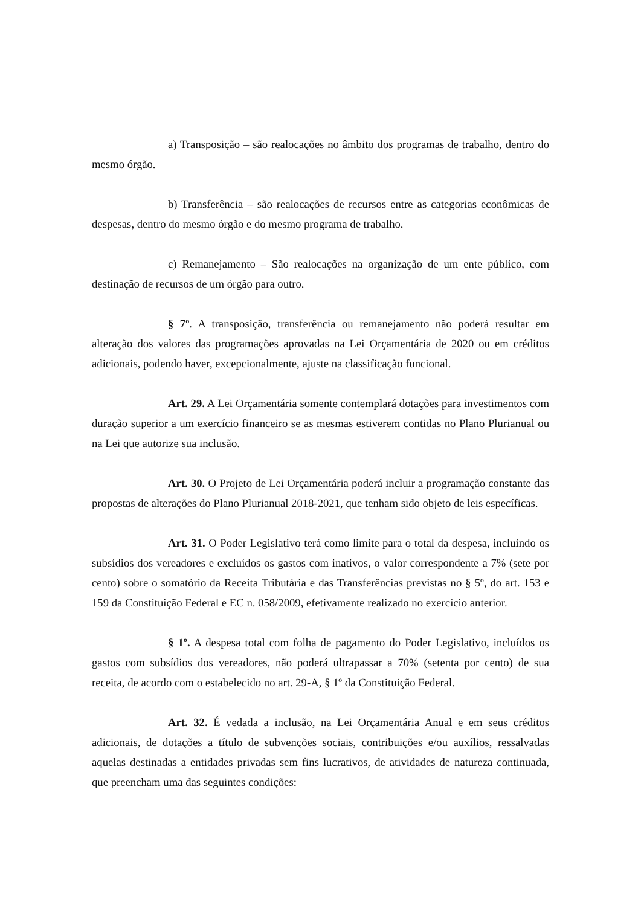a) Transposição – são realocações no âmbito dos programas de trabalho, dentro do mesmo órgão.
b) Transferência – são realocações de recursos entre as categorias econômicas de despesas, dentro do mesmo órgão e do mesmo programa de trabalho.
c) Remanejamento – São realocações na organização de um ente público, com destinação de recursos de um órgão para outro.
§ 7º. A transposição, transferência ou remanejamento não poderá resultar em alteração dos valores das programações aprovadas na Lei Orçamentária de 2020 ou em créditos adicionais, podendo haver, excepcionalmente, ajuste na classificação funcional.
Art. 29. A Lei Orçamentária somente contemplará dotações para investimentos com duração superior a um exercício financeiro se as mesmas estiverem contidas no Plano Plurianual ou na Lei que autorize sua inclusão.
Art. 30. O Projeto de Lei Orçamentária poderá incluir a programação constante das propostas de alterações do Plano Plurianual 2018-2021, que tenham sido objeto de leis específicas.
Art. 31. O Poder Legislativo terá como limite para o total da despesa, incluindo os subsídios dos vereadores e excluídos os gastos com inativos, o valor correspondente a 7% (sete por cento) sobre o somatório da Receita Tributária e das Transferências previstas no § 5º, do art. 153 e 159 da Constituição Federal e EC n. 058/2009, efetivamente realizado no exercício anterior.
§ 1º. A despesa total com folha de pagamento do Poder Legislativo, incluídos os gastos com subsídios dos vereadores, não poderá ultrapassar a 70% (setenta por cento) de sua receita, de acordo com o estabelecido no art. 29-A, § 1º da Constituição Federal.
Art. 32. É vedada a inclusão, na Lei Orçamentária Anual e em seus créditos adicionais, de dotações a título de subvenções sociais, contribuições e/ou auxílios, ressalvadas aquelas destinadas a entidades privadas sem fins lucrativos, de atividades de natureza continuada, que preencham uma das seguintes condições: